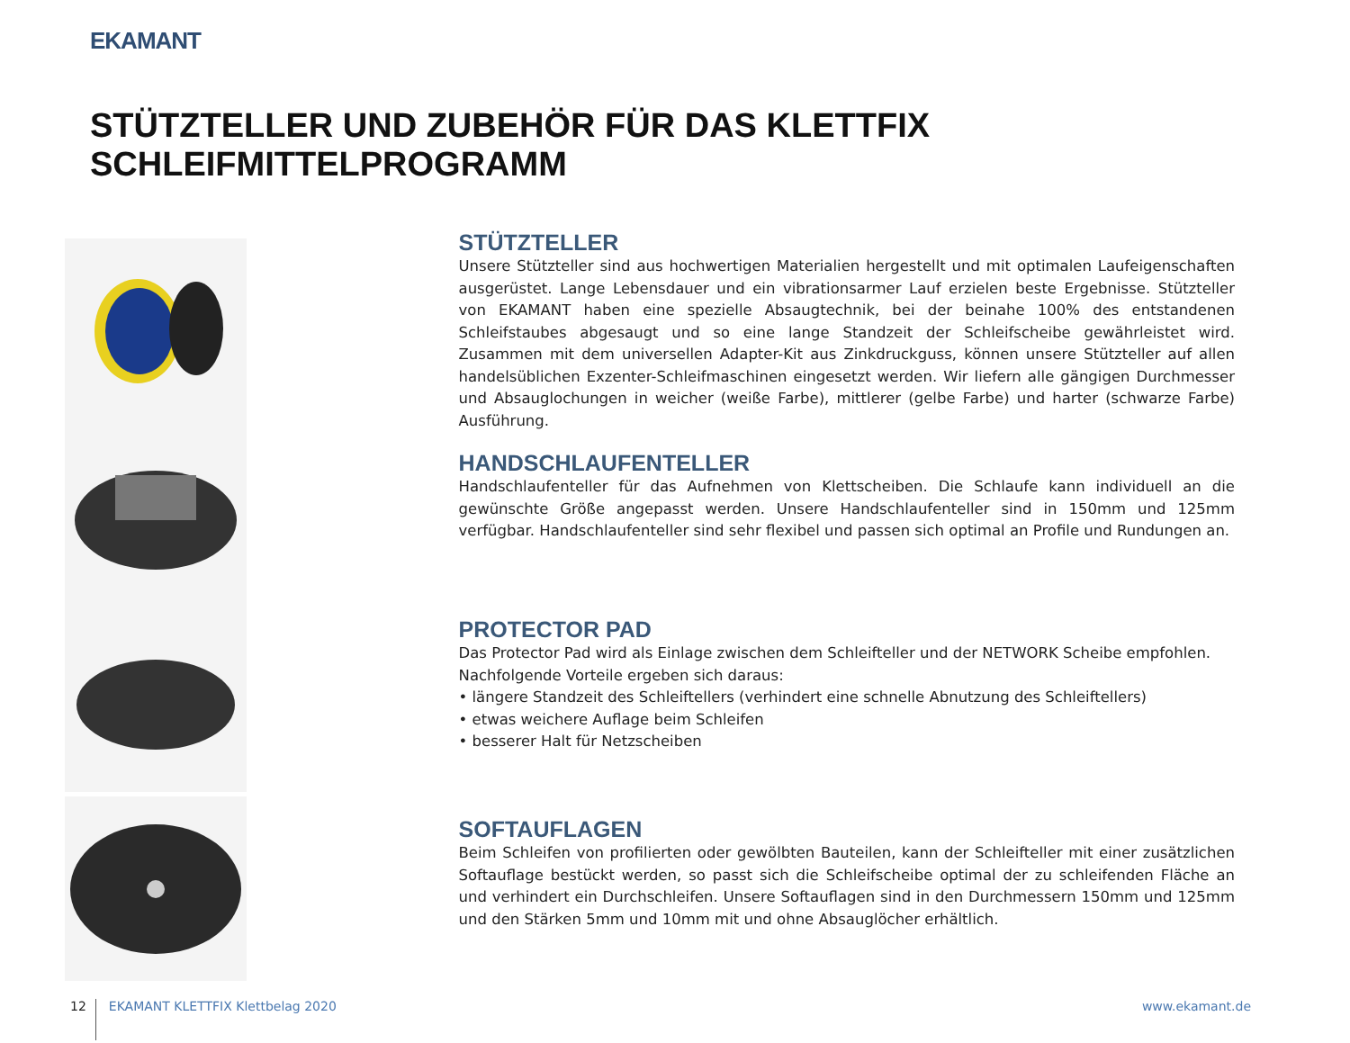EKAMANT
STÜTZTELLER UND ZUBEHÖR FÜR DAS KLETTFIX SCHLEIFMITTELPROGRAMM
STÜTZTELLER
Unsere Stützteller sind aus hochwertigen Materialien hergestellt und mit optimalen Laufeigenschaften aus­gerüstet. Lange Lebensdauer und ein vibrationsarmer Lauf erzielen beste Ergebnisse. Stützteller von EKAMANT haben eine spezielle Absaugtechnik, bei der beinahe 100% des entstandenen Schleifstaubes abgesaugt und so eine lange Standzeit der Schleifscheibe gewährleistet wird. Zusammen mit dem universellen Adapter-Kit aus Zink­druckguss, können unsere Stützteller auf allen handelsüblichen Exzenter-Schleifmaschinen eingesetzt werden. Wir liefern alle gängigen Durchmesser und Absauglochungen in weicher (weiße Farbe), mittlerer (gelbe Farbe) und harter (schwarze Farbe) Ausführung.
HANDSCHLAUFENTELLER
Handschlaufenteller für das Aufnehmen von Klettscheiben. Die Schlaufe kann individuell an die gewünschte Größe angepasst werden. Unsere Handschlaufenteller sind in 150mm und 125mm verfügbar. Handschlaufenteller sind sehr flexibel und passen sich optimal an Profile und Rundungen an.
PROTECTOR PAD
Das Protector Pad wird als Einlage zwischen dem Schleifteller und der NETWORK Scheibe empfohlen.
Nachfolgende Vorteile ergeben sich daraus:
• längere Standzeit des Schleiftellers (verhindert eine schnelle Abnutzung des Schleiftellers)
• etwas weichere Auflage beim Schleifen
• besserer Halt für Netzscheiben
SOFTAUFLAGEN
Beim Schleifen von profilierten oder gewölbten Bauteilen, kann der Schleifteller mit einer zusätzlichen Softauflage bestückt werden, so passt sich die Schleifscheibe optimal der zu schleifenden Fläche an und verhindert ein Durch­schleifen. Unsere Softauflagen sind in den Durchmessern 150mm und 125mm und den Stärken 5mm und 10mm mit und ohne Absauglöcher erhältlich.
12 EKAMANT KLETTFIX Klettbelag 2020 www.ekamant.de